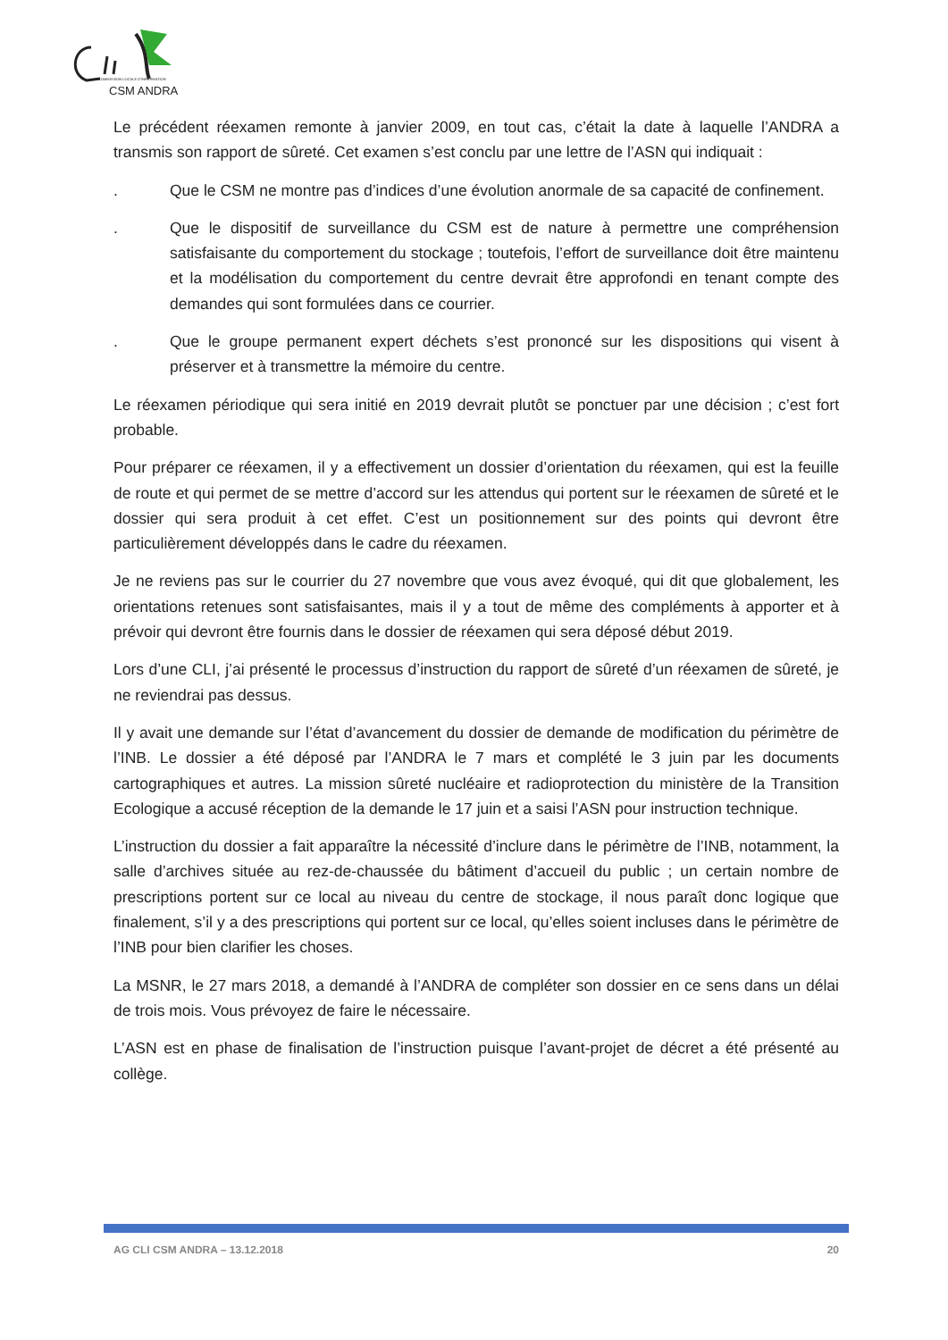COMMISSION LOCALE D'INFORMATION
CSM ANDRA
Le précédent réexamen remonte à janvier 2009, en tout cas, c’était la date à laquelle l’ANDRA a transmis son rapport de sûreté. Cet examen s’est conclu par une lettre de l’ASN qui indiquait :
. Que le CSM ne montre pas d’indices d’une évolution anormale de sa capacité de confinement.
. Que le dispositif de surveillance du CSM est de nature à permettre une compréhension satisfaisante du comportement du stockage ; toutefois, l’effort de surveillance doit être maintenu et la modélisation du comportement du centre devrait être approfondi en tenant compte des demandes qui sont formulées dans ce courrier.
. Que le groupe permanent expert déchets s’est prononcé sur les dispositions qui visent à préserver et à transmettre la mémoire du centre.
Le réexamen périodique qui sera initié en 2019 devrait plutôt se ponctuer par une décision ; c’est fort probable.
Pour préparer ce réexamen, il y a effectivement un dossier d’orientation du réexamen, qui est la feuille de route et qui permet de se mettre d’accord sur les attendus qui portent sur le réexamen de sûreté et le dossier qui sera produit à cet effet. C’est un positionnement sur des points qui devront être particulièrement développés dans le cadre du réexamen.
Je ne reviens pas sur le courrier du 27 novembre que vous avez évoqué, qui dit que globalement, les orientations retenues sont satisfaisantes, mais il y a tout de même des compléments à apporter et à prévoir qui devront être fournis dans le dossier de réexamen qui sera déposé début 2019.
Lors d’une CLI, j’ai présenté le processus d’instruction du rapport de sûreté d’un réexamen de sûreté, je ne reviendrai pas dessus.
Il y avait une demande sur l’état d’avancement du dossier de demande de modification du périmètre de l’INB. Le dossier a été déposé par l’ANDRA le 7 mars et complété le 3 juin par les documents cartographiques et autres. La mission sûreté nucléaire et radioprotection du ministère de la Transition Ecologique a accusé réception de la demande le 17 juin et a saisi l’ASN pour instruction technique.
L’instruction du dossier a fait apparaître la nécessité d’inclure dans le périmètre de l’INB, notamment, la salle d’archives située au rez-de-chaussée du bâtiment d’accueil du public ; un certain nombre de prescriptions portent sur ce local au niveau du centre de stockage, il nous paraît donc logique que finalement, s’il y a des prescriptions qui portent sur ce local, qu’elles soient incluses dans le périmètre de l’INB pour bien clarifier les choses.
La MSNR, le 27 mars 2018, a demandé à l’ANDRA de compléter son dossier en ce sens dans un délai de trois mois. Vous prévoyez de faire le nécessaire.
L’ASN est en phase de finalisation de l’instruction puisque l’avant-projet de décret a été présenté au collège.
AG CLI CSM ANDRA – 13.12.2018 20